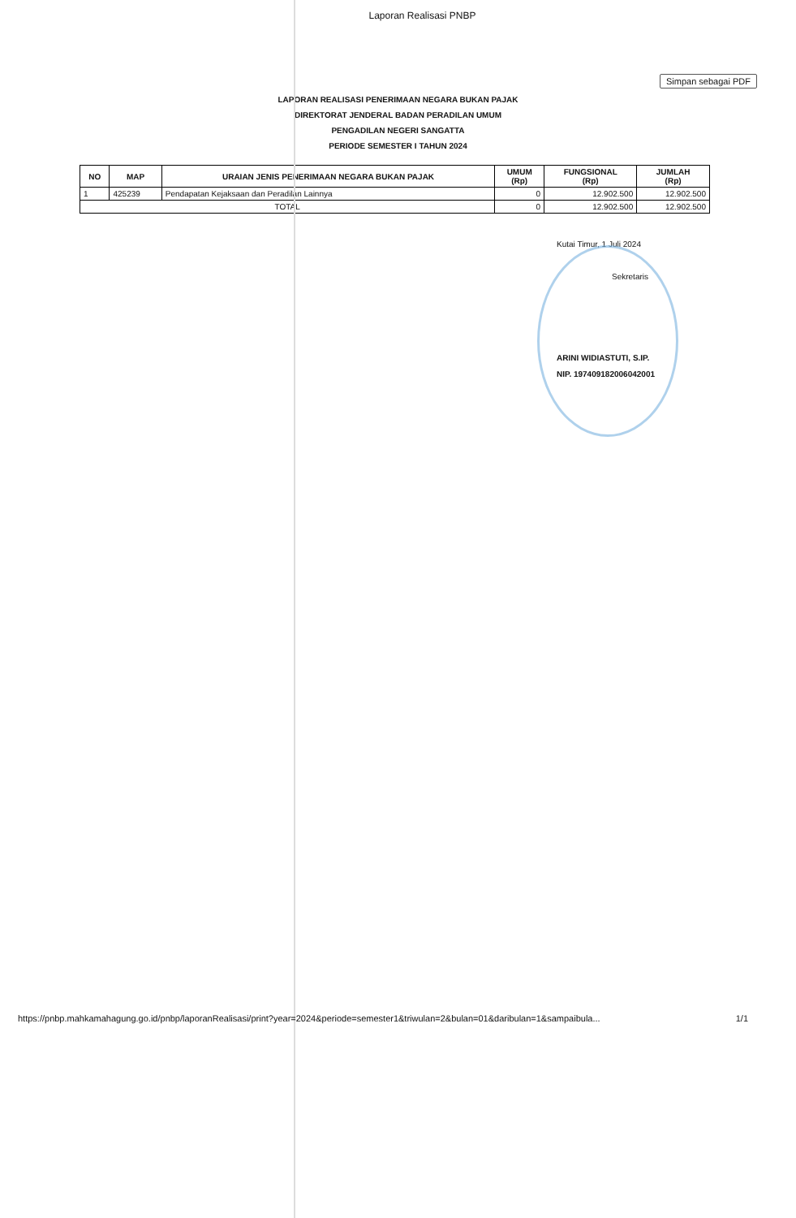Laporan Realisasi PNBP
Simpan sebagai PDF
LAPORAN REALISASI PENERIMAAN NEGARA BUKAN PAJAK
DIREKTORAT JENDERAL BADAN PERADILAN UMUM
PENGADILAN NEGERI SANGATTA
PERIODE SEMESTER I TAHUN 2024
| NO | MAP | URAIAN JENIS PENERIMAAN NEGARA BUKAN PAJAK | UMUM (Rp) | FUNGSIONAL (Rp) | JUMLAH (Rp) |
| --- | --- | --- | --- | --- | --- |
| 1 | 425239 | Pendapatan Kejaksaan dan Peradilan Lainnya | 0 | 12.902.500 | 12.902.500 |
| TOTAL | | | 0 | 12.902.500 | 12.902.500 |
Kutai Timur, 1 Juli 2024
Sekretaris
ARINI WIDIASTUTI, S.IP.
NIP. 197409182006042001
https://pnbp.mahkamahagung.go.id/pnbp/laporanRealisasi/print?year=2024&periode=semester1&triwulan=2&bulan=01&daribulan=1&sampaibula... 1/1